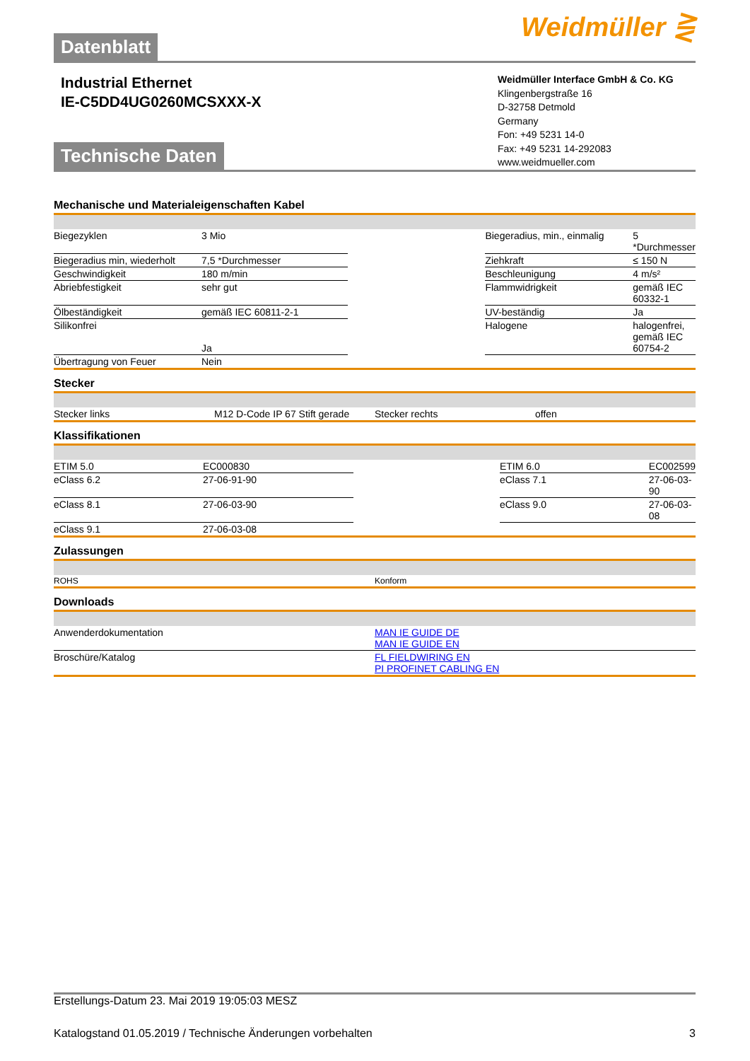Datenblatt
Weidmüller ⋛
Industrial Ethernet
IE-C5DD4UG0260MCSXXX-X
Weidmüller Interface GmbH & Co. KG
Klingenbergstraße 16
D-32758 Detmold
Germany
Fon: +49 5231 14-0
Fax: +49 5231 14-292083
www.weidmueller.com
Technische Daten
Mechanische und Materialeigenschaften Kabel
| Biegezyklen | 3 Mio | | Biegeradius, min., einmalig | 5 *Durchmesser |
| Biegeradius min, wiederholt | 7,5 *Durchmesser | | Ziehkraft | ≤ 150 N |
| Geschwindigkeit | 180 m/min | | Beschleunigung | 4 m/s² |
| Abriebfestigkeit | sehr gut | | Flammwidrigkeit | gemäß IEC 60332-1 |
| Ölbeständigkeit | gemäß IEC 60811-2-1 | | UV-beständig | Ja |
| Silikonfrei | Ja | | Halogene | halogenfrei, gemäß IEC 60754-2 |
| Übertragung von Feuer | Nein | | | |
Stecker
| Stecker links | M12 D-Code IP 67 Stift gerade | | Stecker rechts | offen |
Klassifikationen
| ETIM 5.0 | EC000830 | | ETIM 6.0 | EC002599 |
| eClass 6.2 | 27-06-91-90 | | eClass 7.1 | 27-06-03-90 |
| eClass 8.1 | 27-06-03-90 | | eClass 9.0 | 27-06-03-08 |
| eClass 9.1 | 27-06-03-08 | | | |
Zulassungen
| ROHS | Konform |
Downloads
| Anwenderdokumentation | MAN IE GUIDE DE MAN IE GUIDE EN |
| Broschüre/Katalog | FL FIELDWIRING EN PI PROFINET CABLING EN |
Erstellungs-Datum 23. Mai 2019 19:05:03 MESZ
Katalogstand 01.05.2019 / Technische Änderungen vorbehalten 3